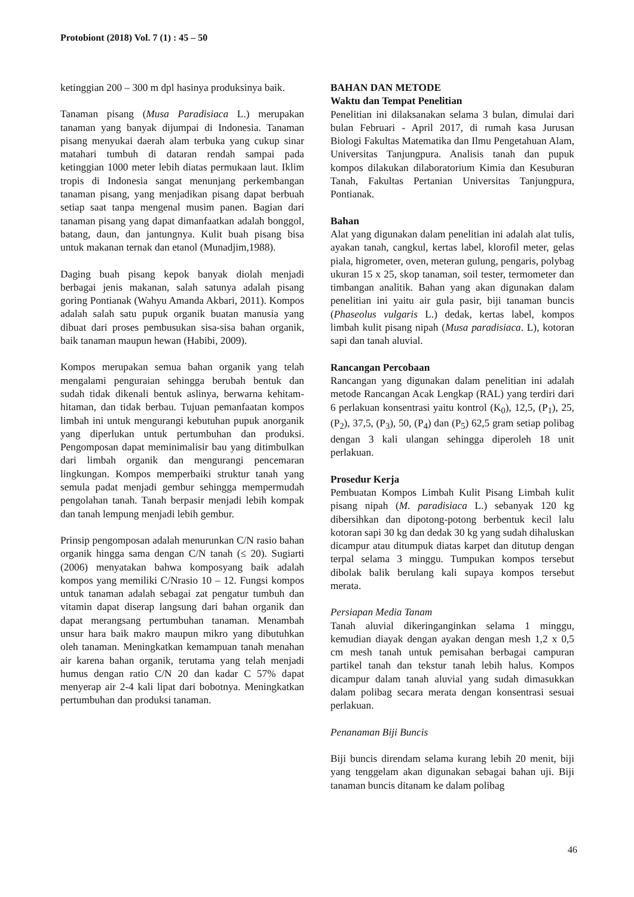Protobiont (2018) Vol. 7 (1) : 45 – 50
ketinggian 200 – 300 m dpl hasinya produksinya baik.
Tanaman pisang (Musa Paradisiaca L.) merupakan tanaman yang banyak dijumpai di Indonesia. Tanaman pisang menyukai daerah alam terbuka yang cukup sinar matahari tumbuh di dataran rendah sampai pada ketinggian 1000 meter lebih diatas permukaan laut. Iklim tropis di Indonesia sangat menunjang perkembangan tanaman pisang, yang menjadikan pisang dapat berbuah setiap saat tanpa mengenal musim panen. Bagian dari tanaman pisang yang dapat dimanfaatkan adalah bonggol, batang, daun, dan jantungnya. Kulit buah pisang bisa untuk makanan ternak dan etanol (Munadjim,1988).
Daging buah pisang kepok banyak diolah menjadi berbagai jenis makanan, salah satunya adalah pisang goring Pontianak (Wahyu Amanda Akbari, 2011). Kompos adalah salah satu pupuk organik buatan manusia yang dibuat dari proses pembusukan sisa-sisa bahan organik, baik tanaman maupun hewan (Habibi, 2009).
Kompos merupakan semua bahan organik yang telah mengalami penguraian sehingga berubah bentuk dan sudah tidak dikenali bentuk aslinya, berwarna kehitam-hitaman, dan tidak berbau. Tujuan pemanfaatan kompos limbah ini untuk mengurangi kebutuhan pupuk anorganik yang diperlukan untuk pertumbuhan dan produksi. Pengomposan dapat meminimalisir bau yang ditimbulkan dari limbah organik dan mengurangi pencemaran lingkungan. Kompos memperbaiki struktur tanah yang semula padat menjadi gembur sehingga mempermudah pengolahan tanah. Tanah berpasir menjadi lebih kompak dan tanah lempung menjadi lebih gembur.
Prinsip pengomposan adalah menurunkan C/N rasio bahan organik hingga sama dengan C/N tanah (≤ 20). Sugiarti (2006) menyatakan bahwa komposyang baik adalah kompos yang memiliki C/Nrasio 10 – 12. Fungsi kompos untuk tanaman adalah sebagai zat pengatur tumbuh dan vitamin dapat diserap langsung dari bahan organik dan dapat merangsang pertumbuhan tanaman. Menambah unsur hara baik makro maupun mikro yang dibutuhkan oleh tanaman. Meningkatkan kemampuan tanah menahan air karena bahan organik, terutama yang telah menjadi humus dengan ratio C/N 20 dan kadar C 57% dapat menyerap air 2-4 kali lipat dari bobotnya. Meningkatkan pertumbuhan dan produksi tanaman.
BAHAN DAN METODE
Waktu dan Tempat Penelitian
Penelitian ini dilaksanakan selama 3 bulan, dimulai dari bulan Februari - April 2017, di rumah kasa Jurusan Biologi Fakultas Matematika dan Ilmu Pengetahuan Alam, Universitas Tanjungpura. Analisis tanah dan pupuk kompos dilakukan dilaboratorium Kimia dan Kesuburan Tanah, Fakultas Pertanian Universitas Tanjungpura, Pontianak.
Bahan
Alat yang digunakan dalam penelitian ini adalah alat tulis, ayakan tanah, cangkul, kertas label, klorofil meter, gelas piala, higrometer, oven, meteran gulung, pengaris, polybag ukuran 15 x 25, skop tanaman, soil tester, termometer dan timbangan analitik. Bahan yang akan digunakan dalam penelitian ini yaitu air gula pasir, biji tanaman buncis (Phaseolus vulgaris L.) dedak, kertas label, kompos limbah kulit pisang nipah (Musa paradisiaca. L), kotoran sapi dan tanah aluvial.
Rancangan Percobaan
Rancangan yang digunakan dalam penelitian ini adalah metode Rancangan Acak Lengkap (RAL) yang terdiri dari 6 perlakuan konsentrasi yaitu kontrol (K<sub>0</sub>), 12,5, (P<sub>1</sub>), 25, (P<sub>2</sub>), 37,5, (P<sub>3</sub>), 50, (P<sub>4</sub>) dan (P<sub>5</sub>) 62,5 gram setiap polibag dengan 3 kali ulangan sehingga diperoleh 18 unit perlakuan.
Prosedur Kerja
Pembuatan Kompos Limbah Kulit Pisang Limbah kulit pisang nipah (M. paradisiaca L.) sebanyak 120 kg dibersihkan dan dipotong-potong berbentuk kecil lalu kotoran sapi 30 kg dan dedak 30 kg yang sudah dihaluskan dicampur atau ditumpuk diatas karpet dan ditutup dengan terpal selama 3 minggu. Tumpukan kompos tersebut dibolak balik berulang kali supaya kompos tersebut merata.
Persiapan Media Tanam
Tanah aluvial dikeringanginkan selama 1 minggu, kemudian diayak dengan ayakan dengan mesh 1,2 x 0,5 cm mesh tanah untuk pemisahan berbagai campuran partikel tanah dan tekstur tanah lebih halus. Kompos dicampur dalam tanah aluvial yang sudah dimasukkan dalam polibag secara merata dengan konsentrasi sesuai perlakuan.
Penanaman Biji Buncis
Biji buncis direndam selama kurang lebih 20 menit, biji yang tenggelam akan digunakan sebagai bahan uji. Biji tanaman buncis ditanam ke dalam polibag
46